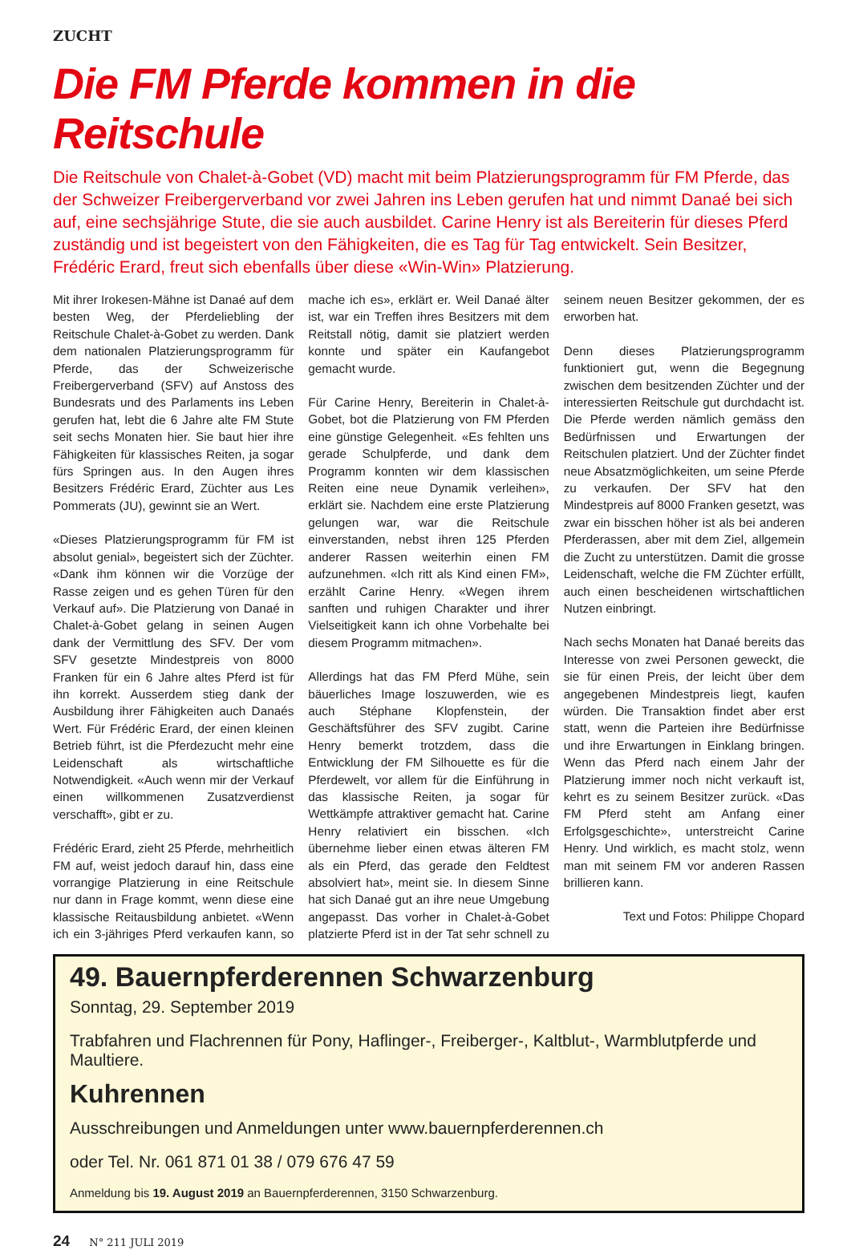ZUCHT
Die FM Pferde kommen in die Reitschule
Die Reitschule von Chalet-à-Gobet (VD) macht mit beim Platzierungsprogramm für FM Pferde, das der Schweizer Freibergerverband vor zwei Jahren ins Leben gerufen hat und nimmt Danaé bei sich auf, eine sechsjährige Stute, die sie auch ausbildet. Carine Henry ist als Bereiterin für dieses Pferd zuständig und ist begeistert von den Fähigkeiten, die es Tag für Tag entwickelt. Sein Besitzer, Frédéric Erard, freut sich ebenfalls über diese «Win-Win» Platzierung.
Mit ihrer Irokesen-Mähne ist Danaé auf dem besten Weg, der Pferdeliebling der Reitschule Chalet-à-Gobet zu werden. Dank dem nationalen Platzierungsprogramm für Pferde, das der Schweizerische Freibergerverband (SFV) auf Anstoss des Bundesrats und des Parlaments ins Leben gerufen hat, lebt die 6 Jahre alte FM Stute seit sechs Monaten hier. Sie baut hier ihre Fähigkeiten für klassisches Reiten, ja sogar fürs Springen aus. In den Augen ihres Besitzers Frédéric Erard, Züchter aus Les Pommerats (JU), gewinnt sie an Wert.
«Dieses Platzierungsprogramm für FM ist absolut genial», begeistert sich der Züchter. «Dank ihm können wir die Vorzüge der Rasse zeigen und es gehen Türen für den Verkauf auf». Die Platzierung von Danaé in Chalet-à-Gobet gelang in seinen Augen dank der Vermittlung des SFV. Der vom SFV gesetzte Mindestpreis von 8000 Franken für ein 6 Jahre altes Pferd ist für ihn korrekt. Ausserdem stieg dank der Ausbildung ihrer Fähigkeiten auch Danaés Wert. Für Frédéric Erard, der einen kleinen Betrieb führt, ist die Pferdezucht mehr eine Leidenschaft als wirtschaftliche Notwendigkeit. «Auch wenn mir der Verkauf einen willkommenen Zusatzverdienst verschafft», gibt er zu.
Frédéric Erard, zieht 25 Pferde, mehrheitlich FM auf, weist jedoch darauf hin, dass eine vorrangige Platzierung in eine Reitschule nur dann in Frage kommt, wenn diese eine klassische Reitausbildung anbietet. «Wenn ich ein 3-jähriges Pferd verkaufen kann, so mache ich es», erklärt er. Weil Danaé älter ist, war ein Treffen ihres Besitzers mit dem Reitstall nötig, damit sie platziert werden konnte und später ein Kaufangebot gemacht wurde.
Für Carine Henry, Bereiterin in Chalet-à-Gobet, bot die Platzierung von FM Pferden eine günstige Gelegenheit. «Es fehlten uns gerade Schulpferde, und dank dem Programm konnten wir dem klassischen Reiten eine neue Dynamik verleihen», erklärt sie. Nachdem eine erste Platzierung gelungen war, war die Reitschule einverstanden, nebst ihren 125 Pferden anderer Rassen weiterhin einen FM aufzunehmen. «Ich ritt als Kind einen FM», erzählt Carine Henry. «Wegen ihrem sanften und ruhigen Charakter und ihrer Vielseitigkeit kann ich ohne Vorbehalte bei diesem Programm mitmachen».
Allerdings hat das FM Pferd Mühe, sein bäuerliches Image loszuwerden, wie es auch Stéphane Klopfenstein, der Geschäftsführer des SFV zugibt. Carine Henry bemerkt trotzdem, dass die Entwicklung der FM Silhouette es für die Pferdewelt, vor allem für die Einführung in das klassische Reiten, ja sogar für Wettkämpfe attraktiver gemacht hat. Carine Henry relativiert ein bisschen. «Ich übernehme lieber einen etwas älteren FM als ein Pferd, das gerade den Feldtest absolviert hat», meint sie. In diesem Sinne hat sich Danaé gut an ihre neue Umgebung angepasst. Das vorher in Chalet-à-Gobet platzierte Pferd ist in der Tat sehr schnell zu seinem neuen Besitzer gekommen, der es erworben hat.
Denn dieses Platzierungsprogramm funktioniert gut, wenn die Begegnung zwischen dem besitzenden Züchter und der interessierten Reitschule gut durchdacht ist. Die Pferde werden nämlich gemäss den Bedürfnissen und Erwartungen der Reitschulen platziert. Und der Züchter findet neue Absatzmöglichkeiten, um seine Pferde zu verkaufen. Der SFV hat den Mindestpreis auf 8000 Franken gesetzt, was zwar ein bisschen höher ist als bei anderen Pferderassen, aber mit dem Ziel, allgemein die Zucht zu unterstützen. Damit die grosse Leidenschaft, welche die FM Züchter erfüllt, auch einen bescheidenen wirtschaftlichen Nutzen einbringt.
Nach sechs Monaten hat Danaé bereits das Interesse von zwei Personen geweckt, die sie für einen Preis, der leicht über dem angegebenen Mindestpreis liegt, kaufen würden. Die Transaktion findet aber erst statt, wenn die Parteien ihre Bedürfnisse und ihre Erwartungen in Einklang bringen. Wenn das Pferd nach einem Jahr der Platzierung immer noch nicht verkauft ist, kehrt es zu seinem Besitzer zurück. «Das FM Pferd steht am Anfang einer Erfolgsgeschichte», unterstreicht Carine Henry. Und wirklich, es macht stolz, wenn man mit seinem FM vor anderen Rassen brillieren kann.
Text und Fotos: Philippe Chopard
49. Bauernpferderennen Schwarzenburg
Sonntag, 29. September 2019
Trabfahren und Flachrennen für Pony, Haflinger-, Freiberger-, Kaltblut-, Warmblutpferde und Maultiere.
Kuhrennen
Ausschreibungen und Anmeldungen unter www.bauernpferderennen.ch
oder Tel. Nr. 061 871 01 38 / 079 676 47 59
Anmeldung bis 19. August 2019 an Bauernpferderennen, 3150 Schwarzenburg.
24 N° 211 JULI 2019